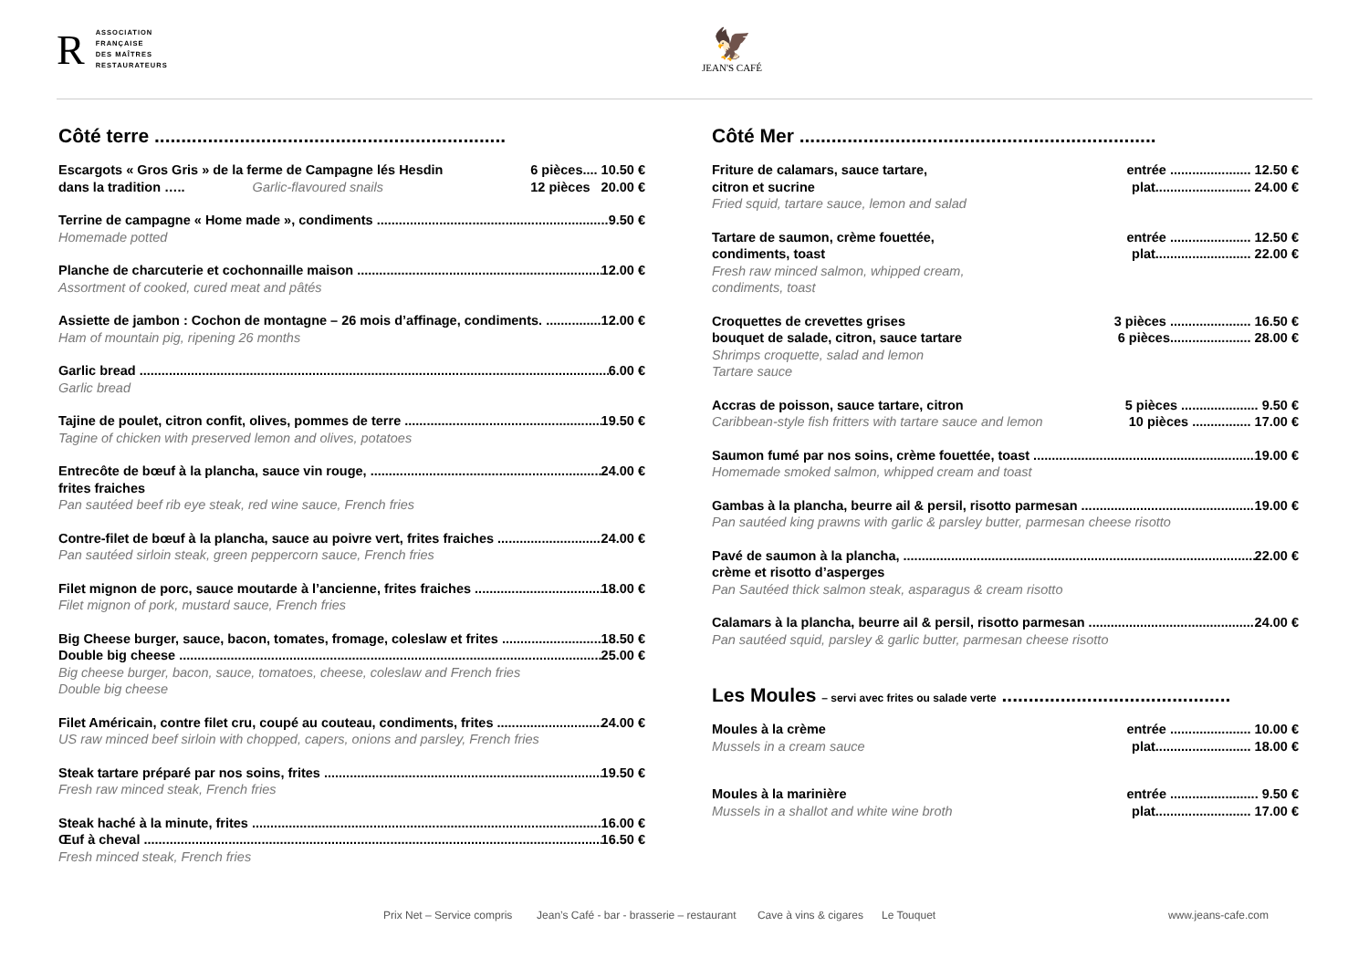R
ASSOCIATION
FRANÇAISE
DES MAÎTRES
RESTAURATEURS
🦅
JEAN'S CAFÉ
Côté terre ..................................................................
Escargots « Gros Gris » de la ferme de Campagne lés Hesdin 6 pièces.... 10.50 €
dans la tradition ….. Garlic-flavoured snails 12 pièces 20.00 €
Terrine de campagne « Home made », condiments 9.50 €
Homemade potted
Planche de charcuterie et cochonnaille maison 12.00 €
Assortment of cooked, cured meat and pâtés
Assiette de jambon : Cochon de montagne – 26 mois d’affinage, condiments. 12.00 €
Ham of mountain pig, ripening 26 months
Garlic bread 6.00 €
Garlic bread
Tajine de poulet, citron confit, olives, pommes de terre 19.50 €
Tagine of chicken with preserved lemon and olives, potatoes
Entrecôte de bœuf à la plancha, sauce vin rouge, 24.00 €
frites fraiches
Pan sautéed beef rib eye steak, red wine sauce, French fries
Contre-filet de bœuf à la plancha, sauce au poivre vert, frites fraiches 24.00 €
Pan sautéed sirloin steak, green peppercorn sauce, French fries
Filet mignon de porc, sauce moutarde à l’ancienne, frites fraiches 18.00 €
Filet mignon of pork, mustard sauce, French fries
Big Cheese burger, sauce, bacon, tomates, fromage, coleslaw et frites 18.50 €
Double big cheese 25.00 €
Big cheese burger, bacon, sauce, tomatoes, cheese, coleslaw and French fries
Double big cheese
Filet Américain, contre filet cru, coupé au couteau, condiments, frites 24.00 €
US raw minced beef sirloin with chopped, capers, onions and parsley, French fries
Steak tartare préparé par nos soins, frites 19.50 €
Fresh raw minced steak, French fries
Steak haché à la minute, frites 16.00 €
Œuf à cheval 16.50 €
Fresh minced steak, French fries
Côté Mer ...................................................................
Friture de calamars, sauce tartare, entrée ...................... 12.50 €
citron et sucrine plat.......................... 24.00 €
Fried squid, tartare sauce, lemon and salad
Tartare de saumon, crème fouettée, entrée ...................... 12.50 €
condiments, toast plat.......................... 22.00 €
Fresh raw minced salmon, whipped cream,
condiments, toast
Croquettes de crevettes grises 3 pièces ...................... 16.50 €
bouquet de salade, citron, sauce tartare 6 pièces...................... 28.00 €
Shrimps croquette, salad and lemon
Tartare sauce
Accras de poisson, sauce tartare, citron 5 pièces ..................... 9.50 €
Caribbean-style fish fritters with tartare sauce and lemon 10 pièces ................ 17.00 €
Saumon fumé par nos soins, crème fouettée, toast 19.00 €
Homemade smoked salmon, whipped cream and toast
Gambas à la plancha, beurre ail & persil, risotto parmesan 19.00 €
Pan sautéed king prawns with garlic & parsley butter, parmesan cheese risotto
Pavé de saumon à la plancha, 22.00 €
crème et risotto d’asperges
Pan Sautéed thick salmon steak, asparagus & cream risotto
Calamars à la plancha, beurre ail & persil, risotto parmesan 24.00 €
Pan sautéed squid, parsley & garlic butter, parmesan cheese risotto
Les Moules – servi avec frites ou salade verte ...........................................
Moules à la crème entrée ...................... 10.00 €
Mussels in a cream sauce plat.......................... 18.00 €
Moules à la marinière entrée ........................ 9.50 €
Mussels in a shallot and white wine broth plat.......................... 17.00 €
Prix Net – Service compris Jean’s Café - bar - brasserie – restaurant Cave à vins & cigares Le Touquet www.jeans-cafe.com